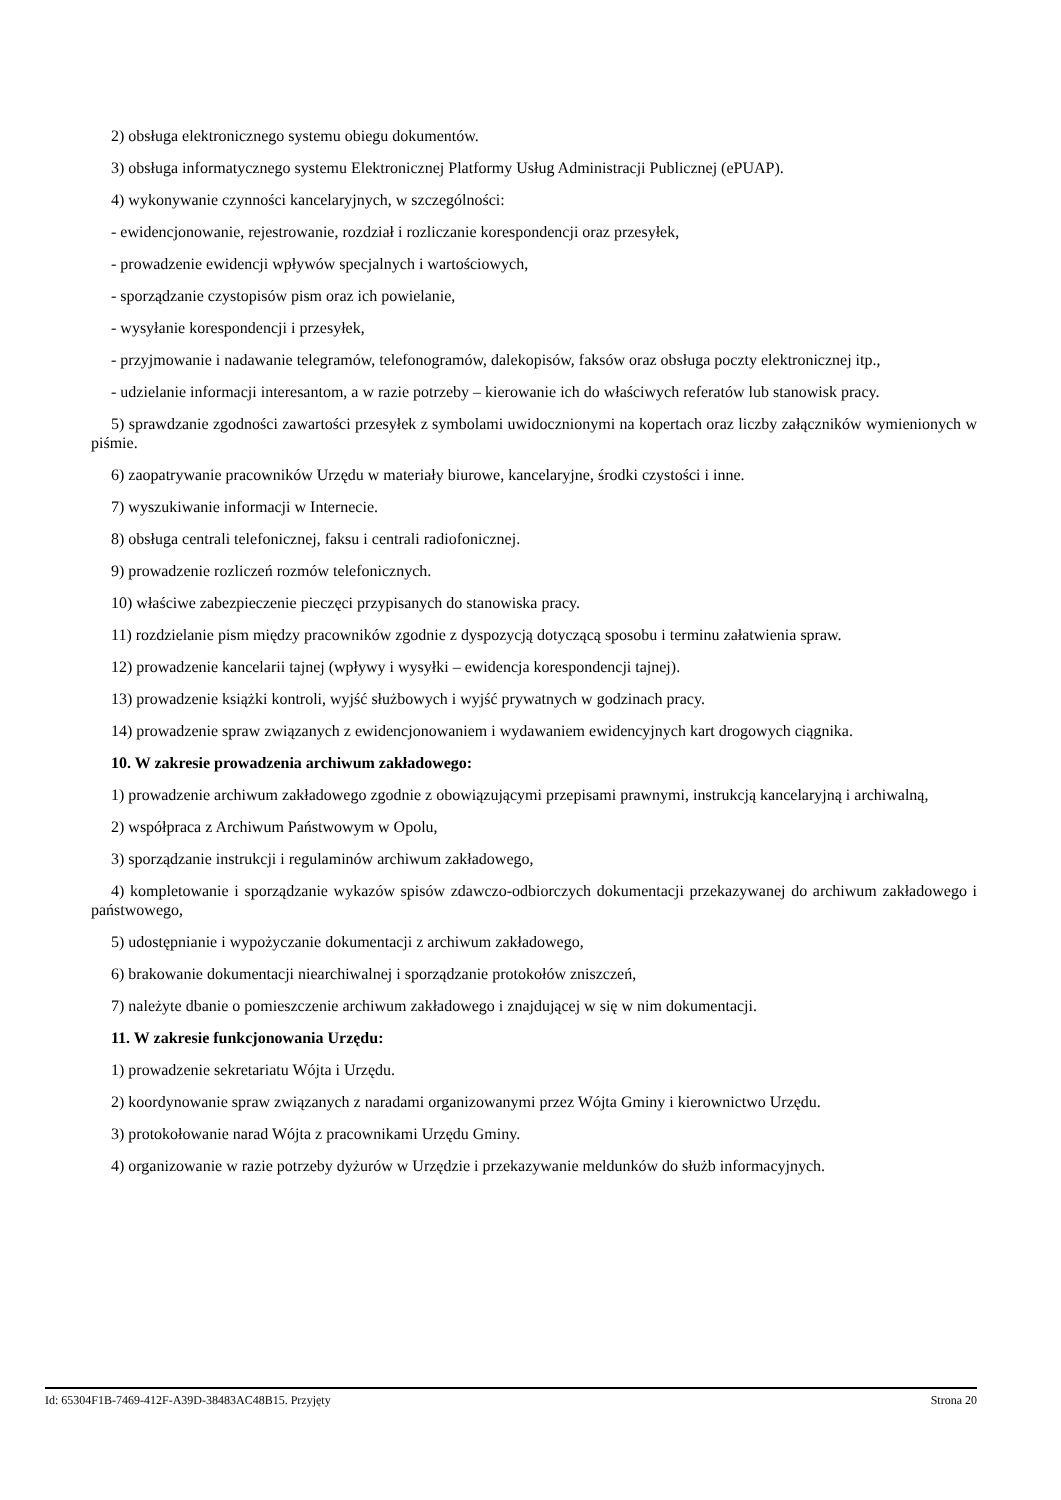2) obsługa elektronicznego systemu obiegu dokumentów.
3) obsługa informatycznego systemu Elektronicznej Platformy Usług Administracji Publicznej (ePUAP).
4) wykonywanie czynności kancelaryjnych, w szczególności:
- ewidencjonowanie, rejestrowanie, rozdział i rozliczanie korespondencji oraz przesyłek,
- prowadzenie ewidencji wpływów specjalnych i wartościowych,
- sporządzanie czystopisów pism oraz ich powielanie,
- wysyłanie korespondencji i przesyłek,
- przyjmowanie i nadawanie telegramów, telefonogramów, dalekopisów, faksów oraz obsługa poczty elektronicznej itp.,
- udzielanie informacji interesantom, a w razie potrzeby – kierowanie ich do właściwych referatów lub stanowisk pracy.
5) sprawdzanie zgodności zawartości przesyłek z symbolami uwidocznionymi na kopertach oraz liczby załączników wymienionych w piśmie.
6) zaopatrywanie pracowników Urzędu w materiały biurowe, kancelaryjne, środki czystości i inne.
7) wyszukiwanie informacji w Internecie.
8) obsługa centrali telefonicznej, faksu i centrali radiofonicznej.
9) prowadzenie rozliczeń rozmów telefonicznych.
10) właściwe zabezpieczenie pieczęci przypisanych do stanowiska pracy.
11) rozdzielanie pism między pracowników zgodnie z dyspozycją dotyczącą sposobu i terminu załatwienia spraw.
12) prowadzenie kancelarii tajnej (wpływy i wysyłki – ewidencja korespondencji tajnej).
13) prowadzenie książki kontroli, wyjść służbowych i wyjść prywatnych w godzinach pracy.
14) prowadzenie spraw związanych z ewidencjonowaniem i wydawaniem ewidencyjnych kart drogowych ciągnika.
10. W zakresie prowadzenia archiwum zakładowego:
1) prowadzenie archiwum zakładowego zgodnie z obowiązującymi przepisami prawnymi, instrukcją kancelaryjną i archiwalną,
2) współpraca z Archiwum Państwowym w Opolu,
3) sporządzanie instrukcji i regulaminów archiwum zakładowego,
4) kompletowanie i sporządzanie wykazów spisów zdawczo-odbiorczych dokumentacji przekazywanej do archiwum zakładowego i państwowego,
5) udostępnianie i wypożyczanie dokumentacji z archiwum zakładowego,
6) brakowanie dokumentacji niearchiwalnej i sporządzanie protokołów zniszczeń,
7) należyte dbanie o pomieszczenie archiwum zakładowego i znajdującej w się w nim dokumentacji.
11. W zakresie funkcjonowania Urzędu:
1) prowadzenie sekretariatu Wójta i Urzędu.
2) koordynowanie spraw związanych z naradami organizowanymi przez Wójta Gminy i kierownictwo Urzędu.
3) protokołowanie narad Wójta z pracownikami Urzędu Gminy.
4) organizowanie w razie potrzeby dyżurów w Urzędzie i przekazywanie meldunków do służb informacyjnych.
Id: 65304F1B-7469-412F-A39D-38483AC48B15. Przyjęty Strona 20